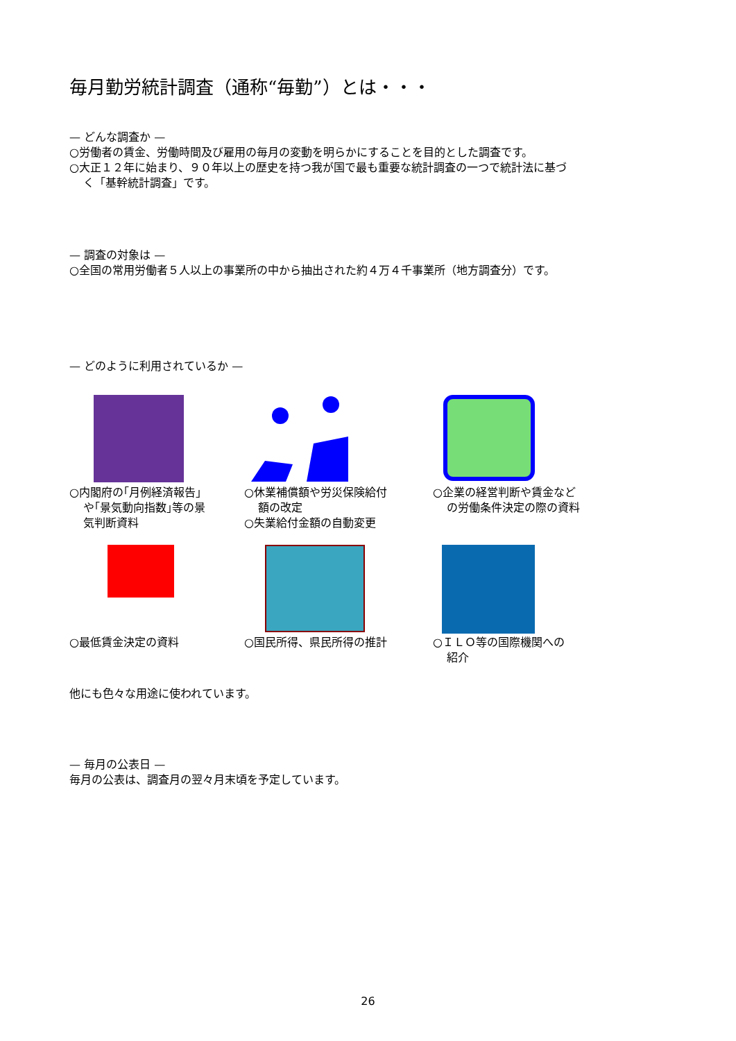毎月勤労統計調査（通称“毎勤”）とは・・・
— どんな調査か —
○労働者の賃金、労働時間及び雇用の毎月の変動を明らかにすることを目的とした調査です。
○大正１２年に始まり、９０年以上の歴史を持つ我が国で最も重要な統計調査の一つで統計法に基づ
く「基幹統計調査」です。
— 調査の対象は —
○全国の常用労働者５人以上の事業所の中から抽出された約４万４千事業所（地方調査分）です。
— どのように利用されているか —
○内閣府の｢月例経済報告｣
や｢景気動向指数｣等の景
気判断資料
○休業補償額や労災保険給付
額の改定
○失業給付金額の自動変更
○企業の経営判断や賃金など
の労働条件決定の際の資料
○最低賃金決定の資料
○国民所得、県民所得の推計
○ＩＬＯ等の国際機関への
紹介
他にも色々な用途に使われています。
— 毎月の公表日 —
毎月の公表は、調査月の翌々月末頃を予定しています。
26